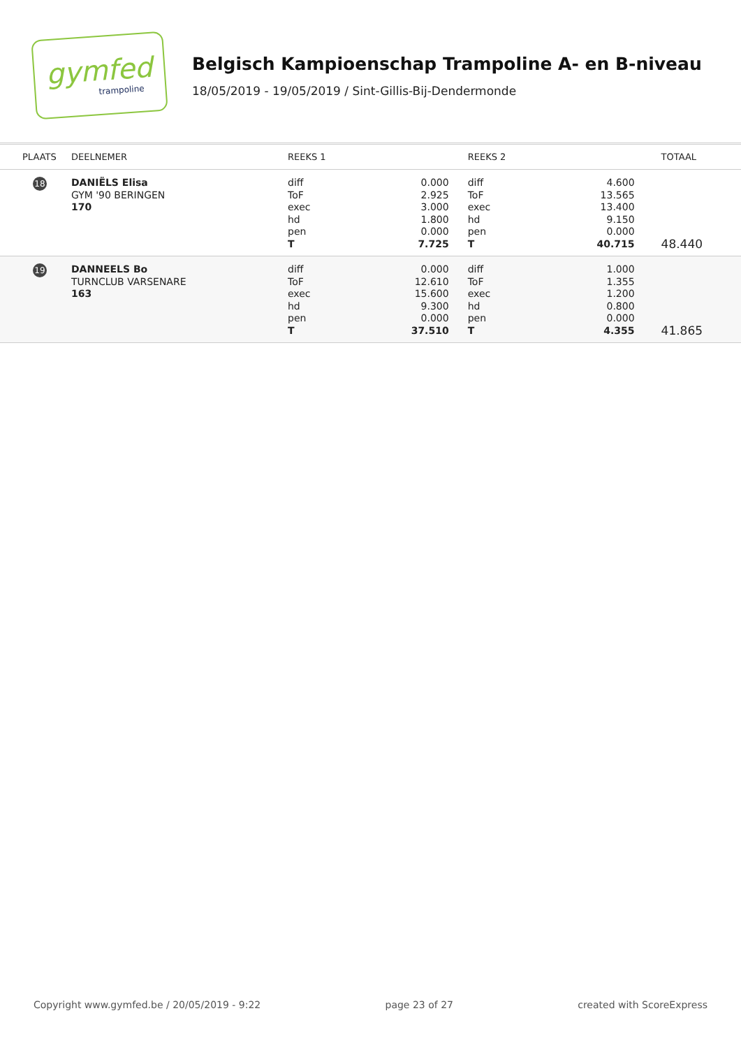gymfed
trampoline
Belgisch Kampioenschap Trampoline A- en B-niveau
18/05/2019 - 19/05/2019 / Sint-Gillis-Bij-Dendermonde
| PLAATS | DEELNEMER | REEKS 1 | | REEKS 2 | | TOTAAL |
| --- | --- | --- | --- | --- | --- | --- |
| 18 | DANIËLS Elisa GYM '90 BERINGEN 170 | diff ToF exec hd pen T | 0.000 2.925 3.000 1.800 0.000 7.725 | diff ToF exec hd pen T | 4.600 13.565 13.400 9.150 0.000 40.715 | 48.440 |
| 19 | DANNEELS Bo TURNCLUB VARSENARE 163 | diff ToF exec hd pen T | 0.000 12.610 15.600 9.300 0.000 37.510 | diff ToF exec hd pen T | 1.000 1.355 1.200 0.800 0.000 4.355 | 41.865 |
Copyright www.gymfed.be / 20/05/2019 - 9:22 page 23 of 27 created with ScoreExpress